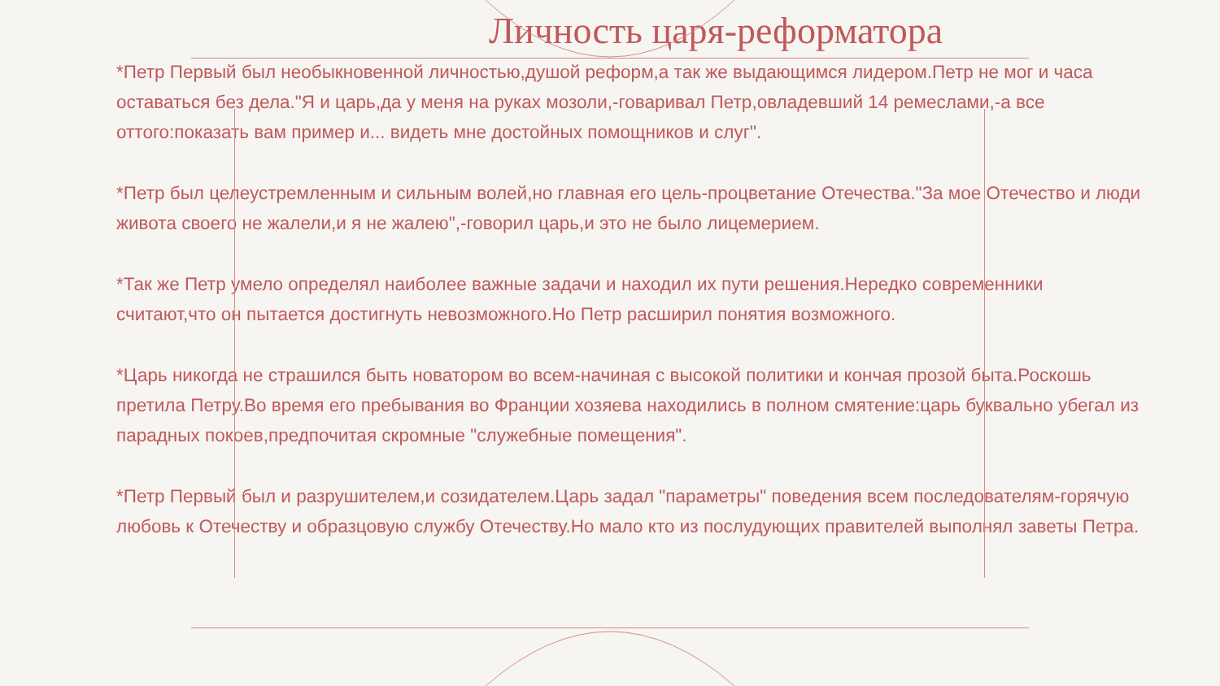Личность царя-реформатора
*Петр Первый был необыкновенной личностью,душой реформ,а так же выдающимся лидером.Петр не мог и часа оставаться без дела."Я и царь,да у меня на руках мозоли,-говаривал Петр,овладевший 14 ремеслами,-а все оттого:показать вам пример и... видеть мне достойных помощников и слуг".
*Петр был целеустремленным и сильным волей,но главная его цель-процветание Отечества."За мое Отечество и люди живота своего не жалели,и я не жалею",-говорил царь,и это не было лицемерием.
*Так же Петр умело определял наиболее важные задачи и находил их пути решения.Нередко современники считают,что он пытается достигнуть невозможного.Но Петр расширил понятия возможного.
*Царь никогда не страшился быть новатором во всем-начиная с высокой политики и кончая прозой быта.Роскошь претила Петру.Во время его пребывания во Франции хозяева находились в полном смятение:царь буквально убегал из парадных покоев,предпочитая скромные "служебные помещения".
*Петр Первый был и разрушителем,и созидателем.Царь задал "параметры" поведения всем последователям-горячую любовь к Отечеству и образцовую службу Отечеству.Но мало кто из послудующих правителей выполнял заветы Петра.